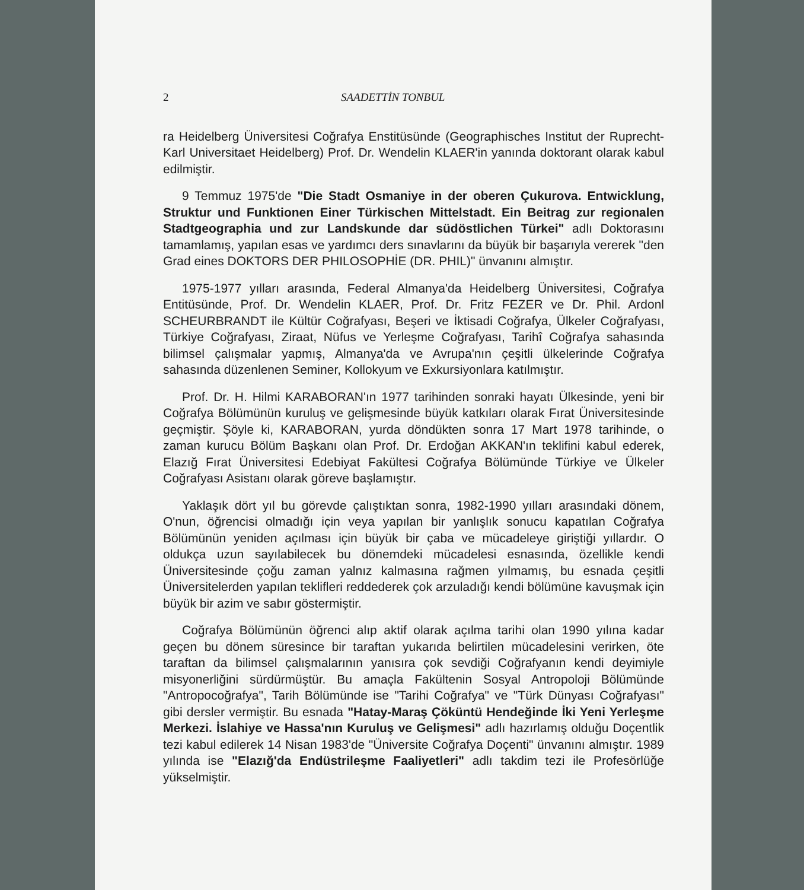2 SAADETTİN TONBUL
ra Heidelberg Üniversitesi Coğrafya Enstitüsünde (Geographisches Institut der Ruprecht-Karl Universitaet Heidelberg) Prof. Dr. Wendelin KLAER'in yanında doktorant olarak kabul edilmiştir.
9 Temmuz 1975'de "Die Stadt Osmaniye in der oberen Çukurova. Entwicklung, Struktur und Funktionen Einer Türkischen Mittelstadt. Ein Beitrag zur regionalen Stadtgeographia und zur Landskunde dar südöstlichen Türkei" adlı Doktorasını tamamlamış, yapılan esas ve yardımcı ders sınavlarını da büyük bir başarıyla vererek "den Grad eines DOKTORS DER PHILOSOPHİE (DR. PHIL)" ünvanını almıştır.
1975-1977 yılları arasında, Federal Almanya'da Heidelberg Üniversitesi, Coğrafya Entitüsünde, Prof. Dr. Wendelin KLAER, Prof. Dr. Fritz FEZER ve Dr. Phil. Ardonl SCHEURBRANDT ile Kültür Coğrafyası, Beşeri ve İktisadi Coğrafya, Ülkeler Coğrafyası, Türkiye Coğrafyası, Ziraat, Nüfus ve Yerleşme Coğrafyası, Tarihî Coğrafya sahasında bilimsel çalışmalar yapmış, Almanya'da ve Avrupa'nın çeşitli ülkelerinde Coğrafya sahasında düzenlenen Seminer, Kollokyum ve Exkursiyonlara katılmıştır.
Prof. Dr. H. Hilmi KARABORAN'ın 1977 tarihinden sonraki hayatı Ülkesinde, yeni bir Coğrafya Bölümünün kuruluş ve gelişmesinde büyük katkıları olarak Fırat Üniversitesinde geçmiştir. Şöyle ki, KARABORAN, yurda döndükten sonra 17 Mart 1978 tarihinde, o zaman kurucu Bölüm Başkanı olan Prof. Dr. Erdoğan AKKAN'ın teklifini kabul ederek, Elazığ Fırat Üniversitesi Edebiyat Fakültesi Coğrafya Bölümünde Türkiye ve Ülkeler Coğrafyası Asistanı olarak göreve başlamıştır.
Yaklaşık dört yıl bu görevde çalıştıktan sonra, 1982-1990 yılları arasındaki dönem, O'nun, öğrencisi olmadığı için veya yapılan bir yanlışlık sonucu kapatılan Coğrafya Bölümünün yeniden açılması için büyük bir çaba ve mücadeleye giriştiği yıllardır. O oldukça uzun sayılabilecek bu dönemdeki mücadelesi esnasında, özellikle kendi Üniversitesinde çoğu zaman yalnız kalmasına rağmen yılmamış, bu esnada çeşitli Üniversitelerden yapılan teklifleri reddederek çok arzuladığı kendi bölümüne kavuşmak için büyük bir azim ve sabır göstermiştir.
Coğrafya Bölümünün öğrenci alıp aktif olarak açılma tarihi olan 1990 yılına kadar geçen bu dönem süresince bir taraftan yukarıda belirtilen mücadelesini verirken, öte taraftan da bilimsel çalışmalarının yanısıra çok sevdiği Coğrafyanın kendi deyimiyle misyonerliğini sürdürmüştür. Bu amaçla Fakültenin Sosyal Antropoloji Bölümünde "Antropocoğrafya", Tarih Bölümünde ise "Tarihi Coğrafya" ve "Türk Dünyası Coğrafyası" gibi dersler vermiştir. Bu esnada "Hatay-Maraş Çöküntü Hendeğinde İki Yeni Yerleşme Merkezi. İslahiye ve Hassa'nın Kuruluş ve Gelişmesi" adlı hazırlamış olduğu Doçentlik tezi kabul edilerek 14 Nisan 1983'de "Üniversite Coğrafya Doçenti" ünvanını almıştır. 1989 yılında ise "Elazığ'da Endüstrileşme Faaliyetleri" adlı takdim tezi ile Profesörlüğe yükselmiştir.